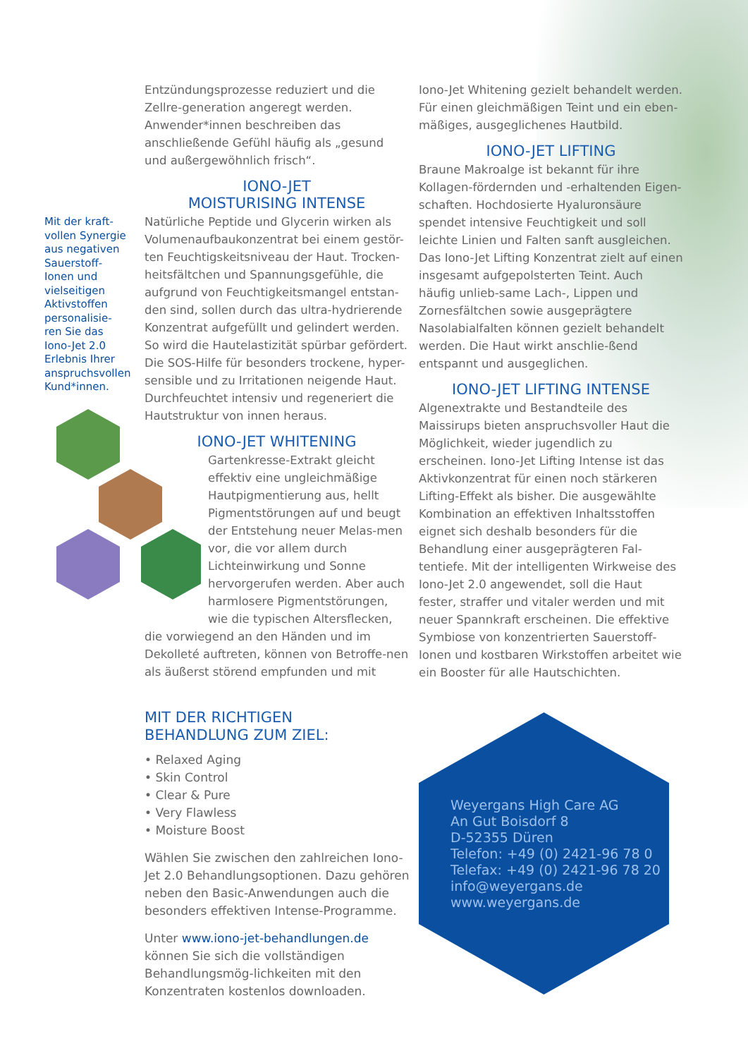Mit der kraft-vollen Synergie aus negativen Sauerstoff-Ionen und vielseitigen Aktivstoffen personalisie-ren Sie das Iono-Jet 2.0 Erlebnis Ihrer anspruchsvollen Kund*innen.
Entzündungsprozesse reduziert und die Zellre-generation angeregt werden. Anwender*innen beschreiben das anschließende Gefühl häufig als „gesund und außergewöhnlich frisch“.
IONO-JET
MOISTURISING INTENSE
Natürliche Peptide und Glycerin wirken als Volumenaufbaukonzentrat bei einem gestör-ten Feuchtigskeitsniveau der Haut. Trocken-heitsfältchen und Spannungsgefühle, die aufgrund von Feuchtigkeitsmangel entstan-den sind, sollen durch das ultra-hydrierende Konzentrat aufgefüllt und gelindert werden. So wird die Hautelastizität spürbar gefördert. Die SOS-Hilfe für besonders trockene, hyper-sensible und zu Irritationen neigende Haut. Durchfeuchtet intensiv und regeneriert die Hautstruktur von innen heraus.
IONO-JET WHITENING
Gartenkresse-Extrakt gleicht effektiv eine ungleichmäßige Hautpigmentierung aus, hellt Pigmentstörungen auf und beugt der Entstehung neuer Melas-men vor, die vor allem durch Lichteinwirkung und Sonne hervorgerufen werden. Aber auch harmlosere Pigmentstörungen, wie die typischen Altersflecken,
die vorwiegend an den Händen und im Dekolleté auftreten, können von Betroffe-nen als äußerst störend empfunden und mit
Iono-Jet Whitening gezielt behandelt werden. Für einen gleichmäßigen Teint und ein eben-mäßiges, ausgeglichenes Hautbild.
IONO-JET LIFTING
Braune Makroalge ist bekannt für ihre Kollagen-fördernden und -erhaltenden Eigen-schaften. Hochdosierte Hyaluronsäure spendet intensive Feuchtigkeit und soll leichte Linien und Falten sanft ausgleichen. Das Iono-Jet Lifting Konzentrat zielt auf einen insgesamt aufgepolsterten Teint. Auch häufig unlieb-same Lach-, Lippen und Zornesfältchen sowie ausgeprägtere Nasolabialfalten können gezielt behandelt werden. Die Haut wirkt anschlie-ßend entspannt und ausgeglichen.
IONO-JET LIFTING INTENSE
Algenextrakte und Bestandteile des Maissirups bieten anspruchsvoller Haut die Möglichkeit, wieder jugendlich zu erscheinen. Iono-Jet Lifting Intense ist das Aktivkonzentrat für einen noch stärkeren Lifting-Effekt als bisher. Die ausgewählte Kombination an effektiven Inhaltsstoffen eignet sich deshalb besonders für die Behandlung einer ausgeprägteren Fal-tentiefe. Mit der intelligenten Wirkweise des Iono-Jet 2.0 angewendet, soll die Haut fester, straffer und vitaler werden und mit neuer Spannkraft erscheinen. Die effektive Symbiose von konzentrierten Sauerstoff-Ionen und kostbaren Wirkstoffen arbeitet wie ein Booster für alle Hautschichten.
MIT DER RICHTIGEN
BEHANDLUNG ZUM ZIEL:
• Relaxed Aging
• Skin Control
• Clear & Pure
• Very Flawless
• Moisture Boost
Wählen Sie zwischen den zahlreichen Iono-Jet 2.0 Behandlungsoptionen. Dazu gehören neben den Basic-Anwendungen auch die besonders effektiven Intense-Programme.
Unter www.iono-jet-behandlungen.de können Sie sich die vollständigen Behandlungsmög-lichkeiten mit den Konzentraten kostenlos downloaden.
Weyergans High Care AG
An Gut Boisdorf 8
D-52355 Düren
Telefon: +49 (0) 2421-96 78 0
Telefax: +49 (0) 2421-96 78 20
info@weyergans.de
www.weyergans.de